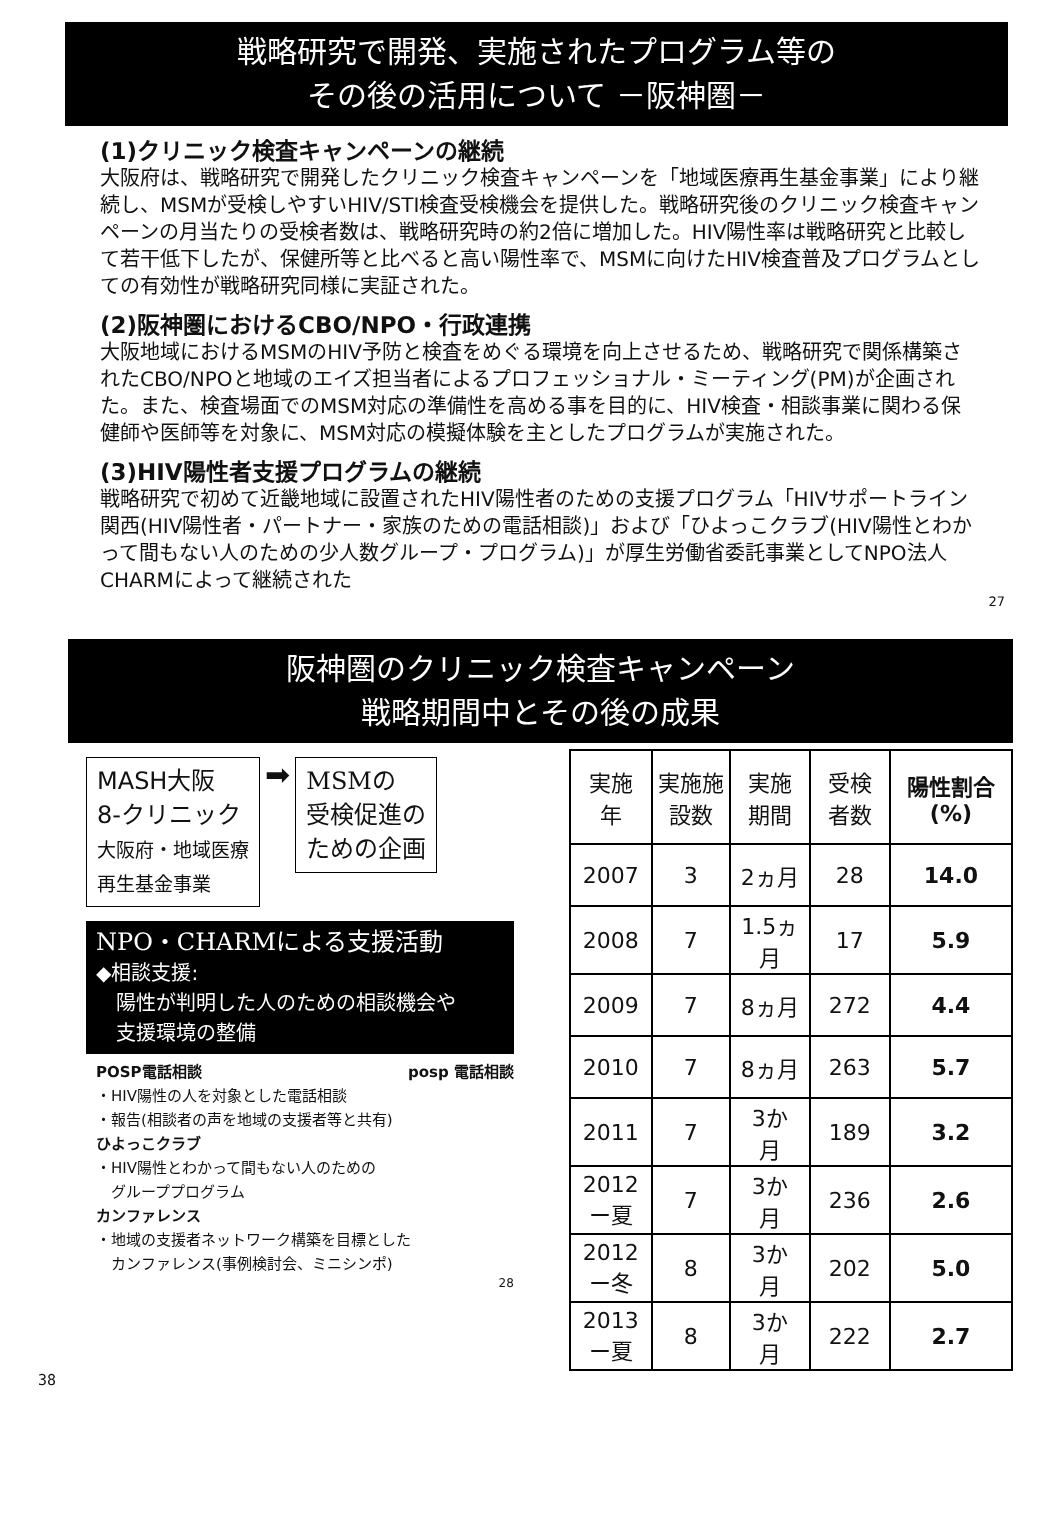戦略研究で開発、実施されたプログラム等の
その後の活用について －阪神圏－
(1)クリニック検査キャンペーンの継続
大阪府は、戦略研究で開発したクリニック検査キャンペーンを「地域医療再生基金事業」により継続し、MSMが受検しやすいHIV/STI検査受検機会を提供した。戦略研究後のクリニック検査キャンペーンの月当たりの受検者数は、戦略研究時の約2倍に増加した。HIV陽性率は戦略研究と比較して若干低下したが、保健所等と比べると高い陽性率で、MSMに向けたHIV検査普及プログラムとしての有効性が戦略研究同様に実証された。
(2)阪神圏におけるCBO/NPO・行政連携
大阪地域におけるMSMのHIV予防と検査をめぐる環境を向上させるため、戦略研究で関係構築されたCBO/NPOと地域のエイズ担当者によるプロフェッショナル・ミーティング(PM)が企画された。また、検査場面でのMSM対応の準備性を高める事を目的に、HIV検査・相談事業に関わる保健師や医師等を対象に、MSM対応の模擬体験を主としたプログラムが実施された。
(3)HIV陽性者支援プログラムの継続
戦略研究で初めて近畿地域に設置されたHIV陽性者のための支援プログラム「HIVサポートライン関西(HIV陽性者・パートナー・家族のための電話相談)」および「ひよっこクラブ(HIV陽性とわかって間もない人のための少人数グループ・プログラム)」が厚生労働省委託事業としてNPO法人CHARMによって継続された
27
阪神圏のクリニック検査キャンペーン
戦略期間中とその後の成果
MASH大阪
8-クリニック
大阪府・地域医療
再生基金事業
➡
MSMの
受検促進の
ための企画
NPO・CHARMによる支援活動
◆相談支援:
　陽性が判明した人のための相談機会や
　支援環境の整備
POSP電話相談 posp 電話相談
・HIV陽性の人を対象とした電話相談
・報告(相談者の声を地域の支援者等と共有)
ひよっこクラブ
・HIV陽性とわかって間もない人のための
　グループプログラム
カンファレンス
・地域の支援者ネットワーク構築を目標とした
　カンファレンス(事例検討会、ミニシンポ)
28
| 実施 年 | 実施施 設数 | 実施 期間 | 受検 者数 | 陽性割合 (%) |
| --- | --- | --- | --- | --- |
| 2007 | 3 | 2ヵ月 | 28 | 14.0 |
| 2008 | 7 | 1.5ヵ 月 | 17 | 5.9 |
| 2009 | 7 | 8ヵ月 | 272 | 4.4 |
| 2010 | 7 | 8ヵ月 | 263 | 5.7 |
| 2011 | 7 | 3か 月 | 189 | 3.2 |
| 2012 ー夏 | 7 | 3か 月 | 236 | 2.6 |
| 2012 ー冬 | 8 | 3か 月 | 202 | 5.0 |
| 2013 ー夏 | 8 | 3か 月 | 222 | 2.7 |
38